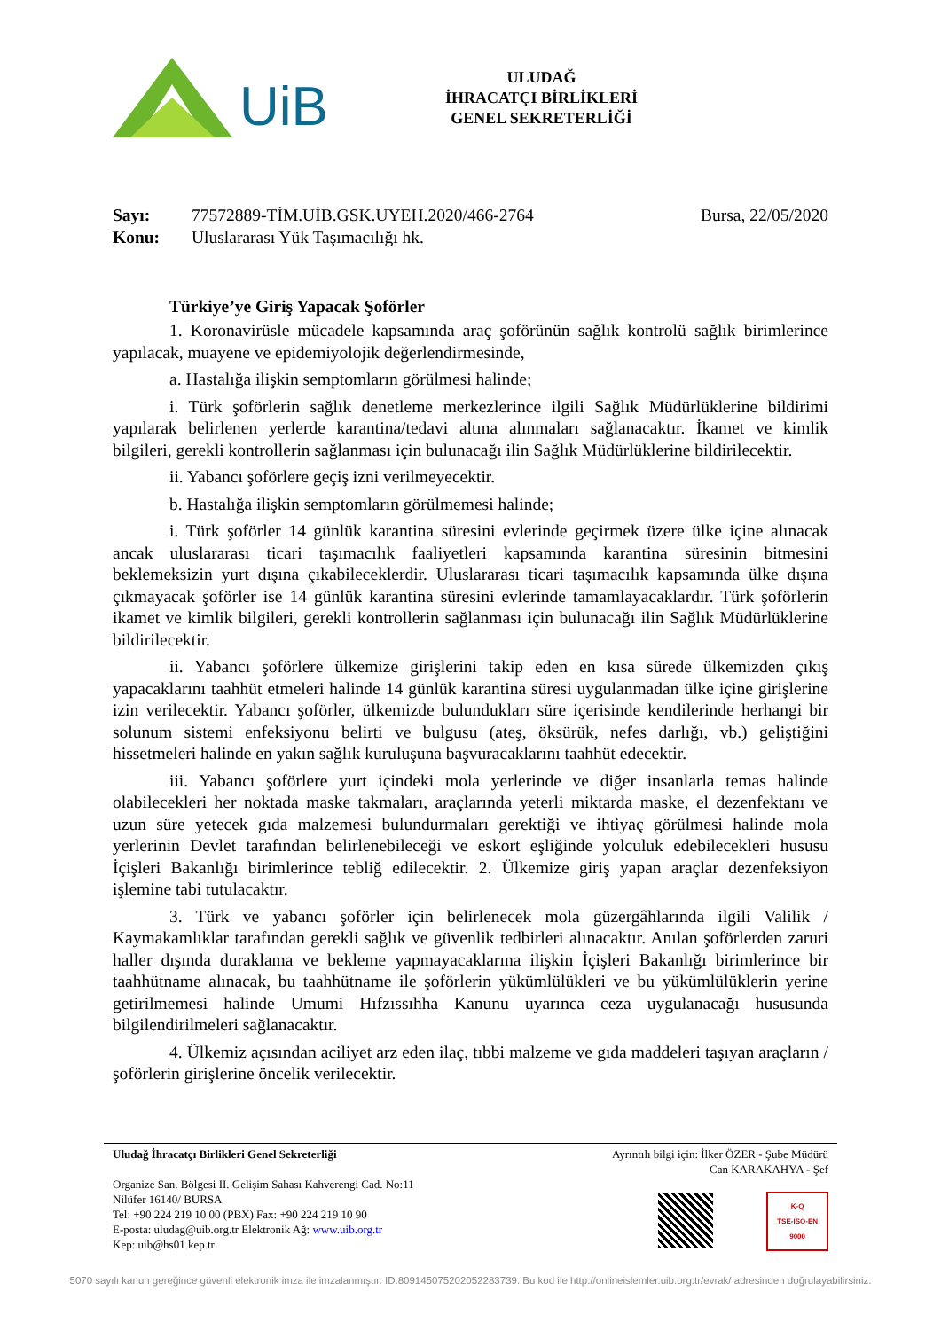UiB
ULUDAĞ
İHRACATÇI BİRLİKLERİ
GENEL SEKRETERLİĞİ
Sayı: 77572889-TİM.UİB.GSK.UYEH.2020/466-2764 Bursa, 22/05/2020
Konu: Uluslararası Yük Taşımacılığı hk.
Türkiye’ye Giriş Yapacak Şoförler
1. Koronavirüsle mücadele kapsamında araç şoförünün sağlık kontrolü sağlık birimlerince yapılacak, muayene ve epidemiyolojik değerlendirmesinde,
a. Hastalığa ilişkin semptomların görülmesi halinde;
i. Türk şoförlerin sağlık denetleme merkezlerince ilgili Sağlık Müdürlüklerine bildirimi yapılarak belirlenen yerlerde karantina/tedavi altına alınmaları sağlanacaktır. İkamet ve kimlik bilgileri, gerekli kontrollerin sağlanması için bulunacağı ilin Sağlık Müdürlüklerine bildirilecektir.
ii. Yabancı şoförlere geçiş izni verilmeyecektir.
b. Hastalığa ilişkin semptomların görülmemesi halinde;
i. Türk şoförler 14 günlük karantina süresini evlerinde geçirmek üzere ülke içine alınacak ancak uluslararası ticari taşımacılık faaliyetleri kapsamında karantina süresinin bitmesini beklemeksizin yurt dışına çıkabileceklerdir. Uluslararası ticari taşımacılık kapsamında ülke dışına çıkmayacak şoförler ise 14 günlük karantina süresini evlerinde tamamlayacaklardır. Türk şoförlerin ikamet ve kimlik bilgileri, gerekli kontrollerin sağlanması için bulunacağı ilin Sağlık Müdürlüklerine bildirilecektir.
ii. Yabancı şoförlere ülkemize girişlerini takip eden en kısa sürede ülkemizden çıkış yapacaklarını taahhüt etmeleri halinde 14 günlük karantina süresi uygulanmadan ülke içine girişlerine izin verilecektir. Yabancı şoförler, ülkemizde bulundukları süre içerisinde kendilerinde herhangi bir solunum sistemi enfeksiyonu belirti ve bulgusu (ateş, öksürük, nefes darlığı, vb.) geliştiğini hissetmeleri halinde en yakın sağlık kuruluşuna başvuracaklarını taahhüt edecektir.
iii. Yabancı şoförlere yurt içindeki mola yerlerinde ve diğer insanlarla temas halinde olabilecekleri her noktada maske takmaları, araçlarında yeterli miktarda maske, el dezenfektanı ve uzun süre yetecek gıda malzemesi bulundurmaları gerektiği ve ihtiyaç görülmesi halinde mola yerlerinin Devlet tarafından belirlenebileceği ve eskort eşliğinde yolculuk edebilecekleri hususu İçişleri Bakanlığı birimlerince tebliğ edilecektir. 2. Ülkemize giriş yapan araçlar dezenfeksiyon işlemine tabi tutulacaktır.
3. Türk ve yabancı şoförler için belirlenecek mola güzergâhlarında ilgili Valilik / Kaymakamlıklar tarafından gerekli sağlık ve güvenlik tedbirleri alınacaktır. Anılan şoförlerden zaruri haller dışında duraklama ve bekleme yapmayacaklarına ilişkin İçişleri Bakanlığı birimlerince bir taahhütname alınacak, bu taahhütname ile şoförlerin yükümlülükleri ve bu yükümlülüklerin yerine getirilmemesi halinde Umumi Hıfzıssıhha Kanunu uyarınca ceza uygulanacağı hususunda bilgilendirilmeleri sağlanacaktır.
4. Ülkemiz açısından aciliyet arz eden ilaç, tıbbi malzeme ve gıda maddeleri taşıyan araçların / şoförlerin girişlerine öncelik verilecektir.
Uludağ İhracatçı Birlikleri Genel Sekreterliği
Organize San. Bölgesi II. Gelişim Sahası Kahverengi Cad. No:11
Nilüfer 16140/ BURSA
Tel: +90 224 219 10 00 (PBX) Fax: +90 224 219 10 90
E-posta: uludag@uib.org.tr Elektronik Ağ: www.uib.org.tr
Kep: uib@hs01.kep.tr
Ayrıntılı bilgi için: İlker ÖZER - Şube Müdürü
Can KARAKAHYA - Şef
K-Q
TSE-ISO-EN
9000
5070 sayılı kanun gereğince güvenli elektronik imza ile imzalanmıştır. ID:80914507520205228373​9. Bu kod ile http://onlineislemler.uib.org.tr/evrak/ adresinden doğrulayabilirsiniz.